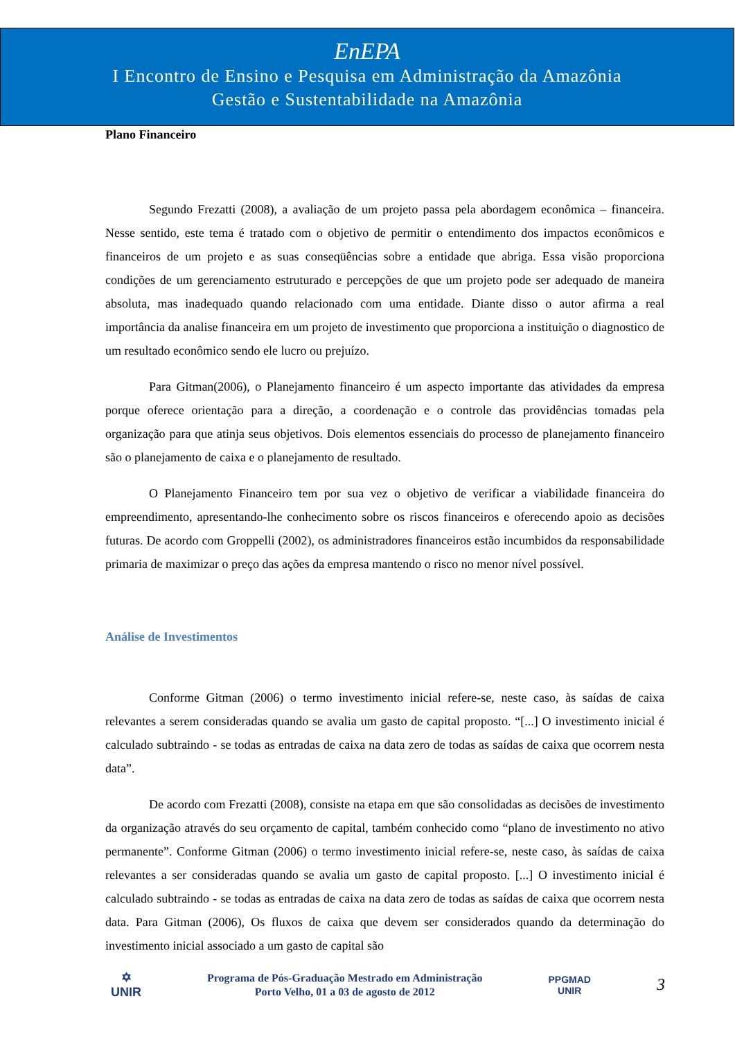EnEPA
I Encontro de Ensino e Pesquisa em Administração da Amazônia
Gestão e Sustentabilidade na Amazônia
Plano Financeiro
Segundo Frezatti (2008), a avaliação de um projeto passa pela abordagem econômica – financeira. Nesse sentido, este tema é tratado com o objetivo de permitir o entendimento dos impactos econômicos e financeiros de um projeto e as suas conseqüências sobre a entidade que abriga. Essa visão proporciona condições de um gerenciamento estruturado e percepções de que um projeto pode ser adequado de maneira absoluta, mas inadequado quando relacionado com uma entidade. Diante disso o autor afirma a real importância da analise financeira em um projeto de investimento que proporciona a instituição o diagnostico de um resultado econômico sendo ele lucro ou prejuízo.
Para Gitman(2006), o Planejamento financeiro é um aspecto importante das atividades da empresa porque oferece orientação para a direção, a coordenação e o controle das providências tomadas pela organização para que atinja seus objetivos. Dois elementos essenciais do processo de planejamento financeiro são o planejamento de caixa e o planejamento de resultado.
O Planejamento Financeiro tem por sua vez o objetivo de verificar a viabilidade financeira do empreendimento, apresentando-lhe conhecimento sobre os riscos financeiros e oferecendo apoio as decisões futuras. De acordo com Groppelli (2002), os administradores financeiros estão incumbidos da responsabilidade primaria de maximizar o preço das ações da empresa mantendo o risco no menor nível possível.
Análise de Investimentos
Conforme Gitman (2006) o termo investimento inicial refere-se, neste caso, às saídas de caixa relevantes a serem consideradas quando se avalia um gasto de capital proposto. “[...] O investimento inicial é calculado subtraindo - se todas as entradas de caixa na data zero de todas as saídas de caixa que ocorrem nesta data”.
De acordo com Frezatti (2008), consiste na etapa em que são consolidadas as decisões de investimento da organização através do seu orçamento de capital, também conhecido como “plano de investimento no ativo permanente”. Conforme Gitman (2006) o termo investimento inicial refere-se, neste caso, às saídas de caixa relevantes a ser consideradas quando se avalia um gasto de capital proposto. [...] O investimento inicial é calculado subtraindo - se todas as entradas de caixa na data zero de todas as saídas de caixa que ocorrem nesta data. Para Gitman (2006), Os fluxos de caixa que devem ser considerados quando da determinação do investimento inicial associado a um gasto de capital são
✡
UNIR
Programa de Pós-Graduação Mestrado em Administração
Porto Velho, 01 a 03 de agosto de 2012
PPGMAD
UNIR
3